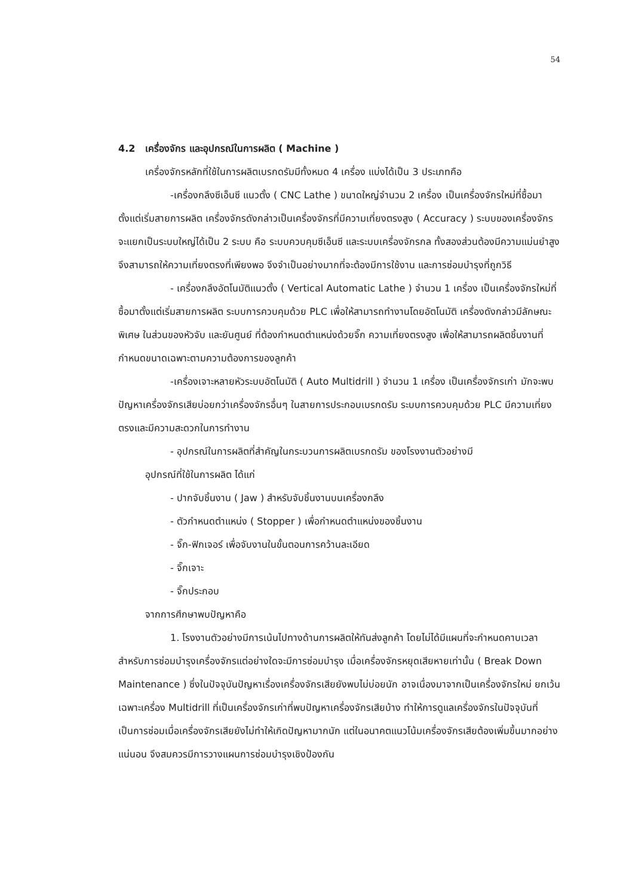54
4.2 เครื่องจักร และอุปกรณ์ในการผลิต ( Machine )
เครื่องจักรหลักที่ใช้ในการผลิตเบรกดรัมมีทั้งหมด 4 เครื่อง แบ่งได้เป็น 3 ประเภทคือ
-เครื่องกลึงซีเอ็นซี แนวตั้ง ( CNC Lathe ) ขนาดใหญ่จำนวน 2 เครื่อง เป็นเครื่องจักรใหม่ที่ซื้อมาตั้งแต่เริ่มสายการผลิต เครื่องจักรดังกล่าวเป็นเครื่องจักรที่มีความเที่ยงตรงสูง ( Accuracy ) ระบบของเครื่องจักรจะแยกเป็นระบบใหญ่ได้เป็น 2 ระบบ คือ ระบบควบคุมซีเอ็นซี และระบบเครื่องจักรกล ทั้งสองส่วนต้องมีความแม่นยำสูง จึงสามารถให้ความเที่ยงตรงที่เพียงพอ จึงจำเป็นอย่างมากที่จะต้องมีการใช้งาน และการซ่อมบำรุงที่ถูกวิธี
- เครื่องกลึงอัตโนมัติแนวตั้ง ( Vertical Automatic Lathe ) จำนวน 1 เครื่อง เป็นเครื่องจักรใหม่ที่ซื้อมาตั้งแต่เริ่มสายการผลิต ระบบการควบคุมด้วย PLC เพื่อให้สามารถทำงานโดยอัตโนมัติ เครื่องดังกล่าวมีลักษณะพิเศษ ในส่วนของหัวจับ และยันศูนย์ ที่ต้องกำหนดตำแหน่งด้วยจิ๊ก ความเที่ยงตรงสูง เพื่อให้สามารถผลิตชิ้นงานที่กำหนดขนาดเฉพาะตามความต้องการของลูกค้า
-เครื่องเจาะหลายหัวระบบอัตโนมัติ ( Auto Multidrill ) จำนวน 1 เครื่อง เป็นเครื่องจักรเก่า มักจะพบปัญหาเครื่องจักรเสียบ่อยกว่าเครื่องจักรอื่นๆ ในสายการประกอบเบรกดรัม ระบบการควบคุมด้วย PLC มีความเที่ยงตรงและมีความสะดวกในการทำงาน
- อุปกรณ์ในการผลิตที่สำคัญในกระบวนการผลิตเบรกดรัม ของโรงงานตัวอย่างมี
อุปกรณ์ที่ใช้ในการผลิต ได้แก่
- ปากจับชิ้นงาน ( Jaw ) สำหรับจับชิ้นงานบนเครื่องกลึง
- ตัวกำหนดตำแหน่ง ( Stopper ) เพื่อกำหนดตำแหน่งของชิ้นงาน
- จิ๊ก-ฟิกเจอร์ เพื่อจับงานในขั้นตอนการคว้านละเอียด
- จิ๊กเจาะ
- จิ๊กประกอบ
จากการศึกษาพบปัญหาคือ
1. โรงงานตัวอย่างมีการเน้นไปทางด้านการผลิตให้ทันส่งลูกค้า โดยไม่ได้มีแผนที่จะกำหนดคาบเวลา สำหรับการซ่อมบำรุงเครื่องจักรแต่อย่างใดจะมีการซ่อมบำรุง เมื่อเครื่องจักรหยุดเสียหายเท่านั้น ( Break Down Maintenance ) ซึ่งในปัจจุบันปัญหาเรื่องเครื่องจักรเสียยังพบไม่บ่อยนัก อาจเนื่องมาจากเป็นเครื่องจักรใหม่ ยกเว้นเฉพาะเครื่อง Multidrill ที่เป็นเครื่องจักรเก่าที่พบปัญหาเครื่องจักรเสียบ้าง ทำให้การดูแลเครื่องจักรในปัจจุบันที่เป็นการซ่อมเมื่อเครื่องจักรเสียยังไม่ทำให้เกิดปัญหามากนัก แต่ในอนาคตแนวโน้มเครื่องจักรเสียต้องเพิ่มขึ้นมากอย่างแน่นอน จึงสมควรมีการวางแผนการซ่อมบำรุงเชิงป้องกัน